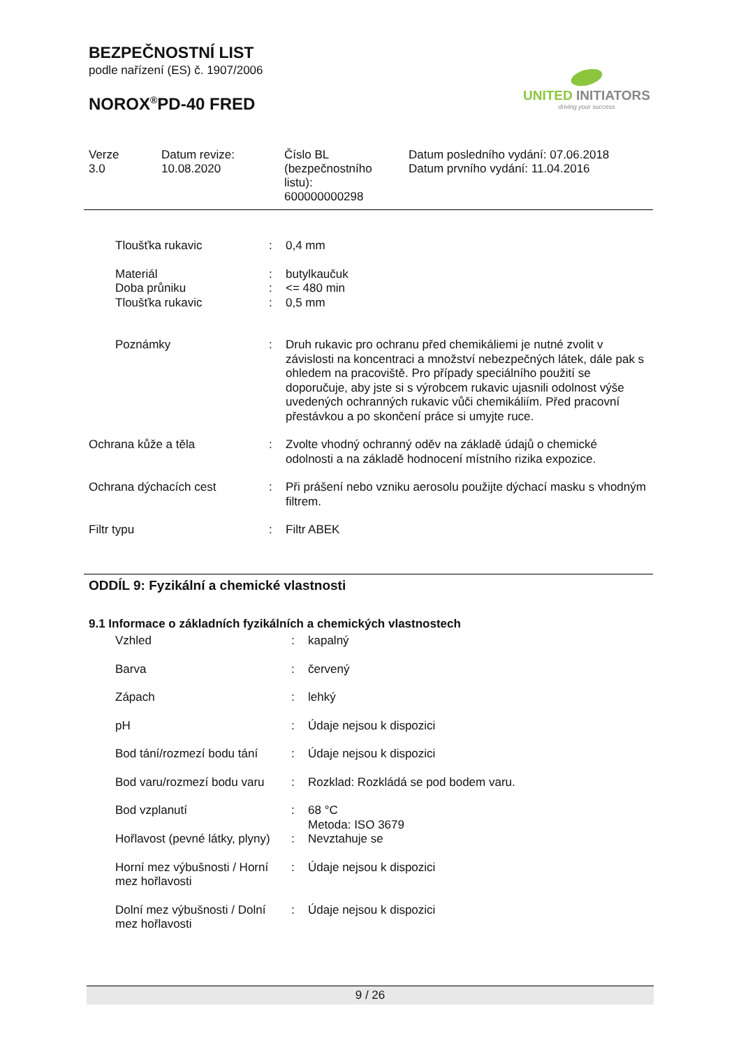BEZPEČNOSTNÍ LIST
podle nařízení (ES) č. 1907/2006
NOROX<sup>®</sup>PD-40 FRED
UNITED INITIATORS
driving your success
Verze
3.0
Datum revize:
10.08.2020
Číslo BL
(bezpečnostního
listu):
600000000298
Datum posledního vydání: 07.06.2018
Datum prvního vydání: 11.04.2016
| | Tloušťka rukavic | : | 0,4 mm |
| | Materiál Doba průniku Tloušťka rukavic | : : : | butylkaučuk <= 480 min 0,5 mm |
| | Poznámky | : | Druh rukavic pro ochranu před chemikáliemi je nutné zvolit v závislosti na koncentraci a množství nebezpečných látek, dále pak s ohledem na pracoviště. Pro případy speciálního použití se doporučuje, aby jste si s výrobcem rukavic ujasnili odolnost výše uvedených ochranných rukavic vůči chemikáliím. Před pracovní přestávkou a po skončení práce si umyjte ruce. |
| Ochrana kůže a těla | | : | Zvolte vhodný ochranný oděv na základě údajů o chemické odolnosti a na základě hodnocení místního rizika expozice. |
| Ochrana dýchacích cest | | : | Při prášení nebo vzniku aerosolu použijte dýchací masku s vhodným filtrem. |
| Filtr typu | | : | Filtr ABEK |
ODDÍL 9: Fyzikální a chemické vlastnosti
9.1 Informace o základních fyzikálních a chemických vlastnostech
| Vzhled | : | kapalný |
| Barva | : | červený |
| Zápach | : | lehký |
| pH | : | Údaje nejsou k dispozici |
| Bod tání/rozmezí bodu tání | : | Údaje nejsou k dispozici |
| Bod varu/rozmezí bodu varu | : | Rozklad: Rozkládá se pod bodem varu. |
| Bod vzplanutí | : | 68 °C Metoda: ISO 3679 |
| Hořlavost (pevné látky, plyny) | : | Nevztahuje se |
| Horní mez výbušnosti / Horní mez hořlavosti | : | Údaje nejsou k dispozici |
| Dolní mez výbušnosti / Dolní mez hořlavosti | : | Údaje nejsou k dispozici |
9 / 26